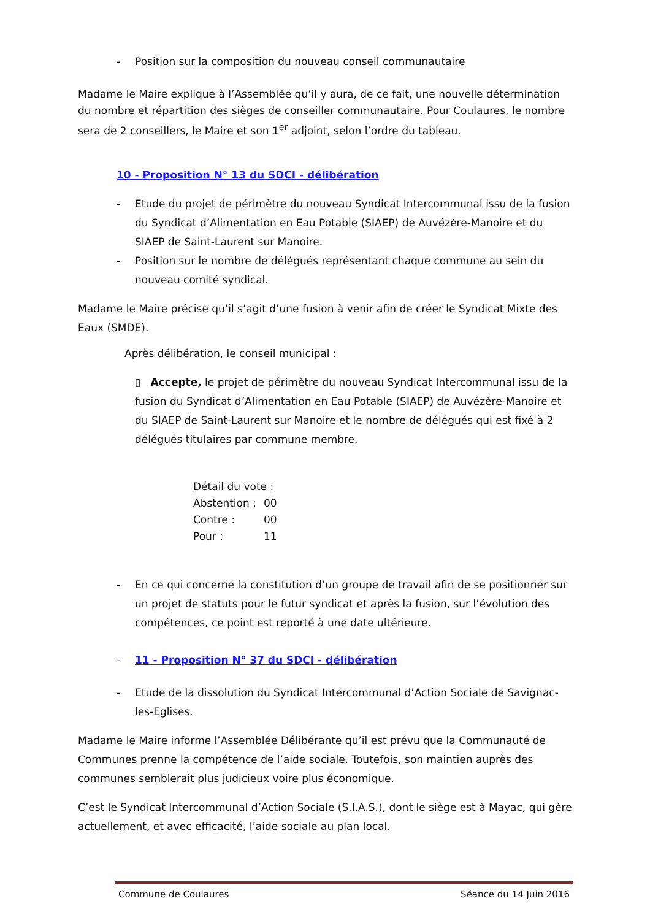- Position sur la composition du nouveau conseil communautaire
Madame le Maire explique à l’Assemblée qu’il y aura, de ce fait, une nouvelle détermination du nombre et répartition des sièges de conseiller communautaire. Pour Coulaures, le nombre sera de 2 conseillers, le Maire et son 1<sup>er</sup> adjoint, selon l’ordre du tableau.
10 - Proposition N° 13 du SDCI - délibération
- Etude du projet de périmètre du nouveau Syndicat Intercommunal issu de la fusion du Syndicat d’Alimentation en Eau Potable (SIAEP) de Auvézère-Manoire et du SIAEP de Saint-Laurent sur Manoire.
- Position sur le nombre de délégués représentant chaque commune au sein du nouveau comité syndical.
Madame le Maire précise qu’il s’agit d’une fusion à venir afin de créer le Syndicat Mixte des Eaux (SMDE).
Après délibération, le conseil municipal :
▯ Accepte, le projet de périmètre du nouveau Syndicat Intercommunal issu de la fusion du Syndicat d’Alimentation en Eau Potable (SIAEP) de Auvézère-Manoire et du SIAEP de Saint-Laurent sur Manoire et le nombre de délégués qui est fixé à 2 délégués titulaires par commune membre.
| Détail du vote : | |
| Abstention : | 00 |
| Contre : | 00 |
| Pour : | 11 |
- En ce qui concerne la constitution d’un groupe de travail afin de se positionner sur un projet de statuts pour le futur syndicat et après la fusion, sur l’évolution des compétences, ce point est reporté à une date ultérieure.
- 11 - Proposition N° 37 du SDCI - délibération
- Etude de la dissolution du Syndicat Intercommunal d’Action Sociale de Savignac-les-Eglises.
Madame le Maire informe l’Assemblée Délibérante qu’il est prévu que la Communauté de Communes prenne la compétence de l’aide sociale. Toutefois, son maintien auprès des communes semblerait plus judicieux voire plus économique.
C’est le Syndicat Intercommunal d’Action Sociale (S.I.A.S.), dont le siège est à Mayac, qui gère actuellement, et avec efficacité, l’aide sociale au plan local.
Commune de Coulaures Séance du 14 Juin 2016